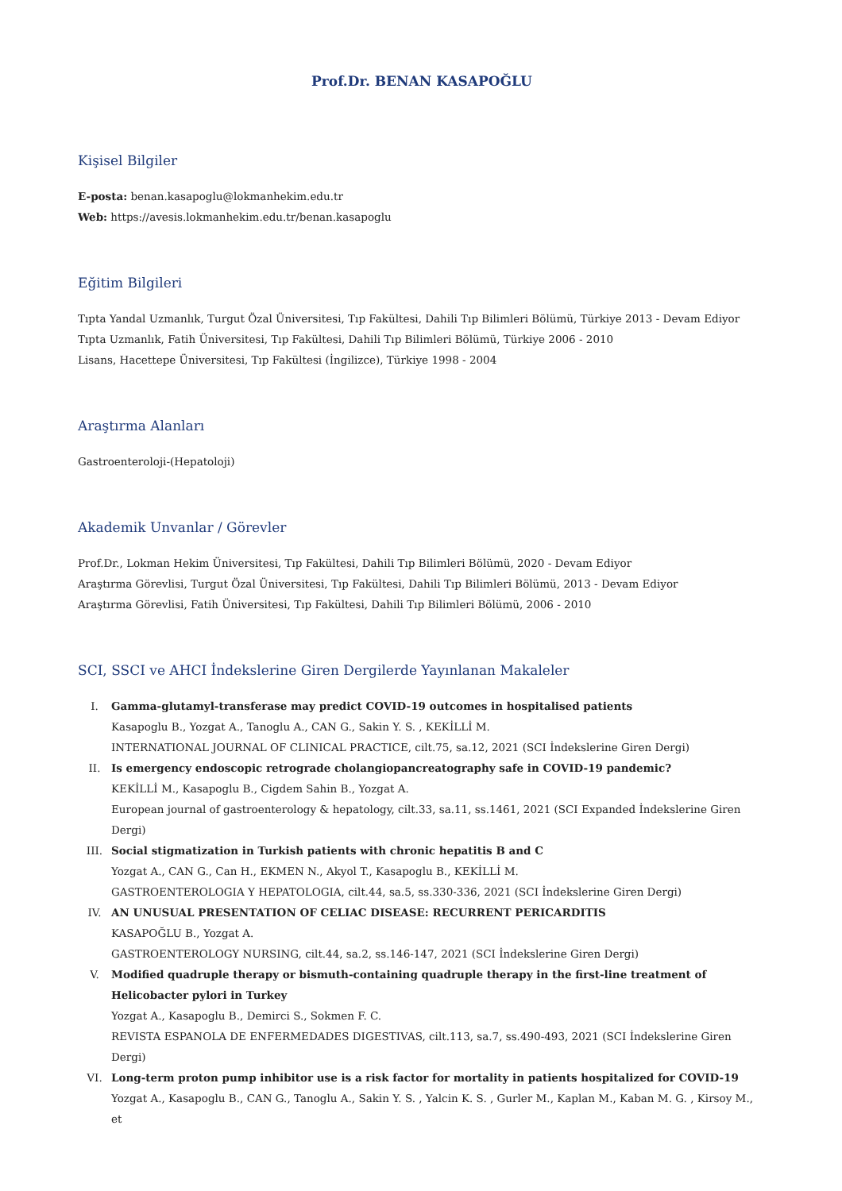Prof.Dr. BENAN KASAPOĞLU
Kişisel Bilgiler
E-posta: benan.kasapoglu@lokmanhekim.edu.tr
Web: https://avesis.lokmanhekim.edu.tr/benan.kasapoglu
Eğitim Bilgileri
Tıpta Yandal Uzmanlık, Turgut Özal Üniversitesi, Tıp Fakültesi, Dahili Tıp Bilimleri Bölümü, Türkiye 2013 - Devam Ediyor
Tıpta Uzmanlık, Fatih Üniversitesi, Tıp Fakültesi, Dahili Tıp Bilimleri Bölümü, Türkiye 2006 - 2010
Lisans, Hacettepe Üniversitesi, Tıp Fakültesi (İngilizce), Türkiye 1998 - 2004
Araştırma Alanları
Gastroenteroloji-(Hepatoloji)
Akademik Unvanlar / Görevler
Prof.Dr., Lokman Hekim Üniversitesi, Tıp Fakültesi, Dahili Tıp Bilimleri Bölümü, 2020 - Devam Ediyor
Araştırma Görevlisi, Turgut Özal Üniversitesi, Tıp Fakültesi, Dahili Tıp Bilimleri Bölümü, 2013 - Devam Ediyor
Araştırma Görevlisi, Fatih Üniversitesi, Tıp Fakültesi, Dahili Tıp Bilimleri Bölümü, 2006 - 2010
SCI, SSCI ve AHCI İndekslerine Giren Dergilerde Yayınlanan Makaleler
I. Gamma-glutamyl-transferase may predict COVID-19 outcomes in hospitalised patients
Kasapoglu B., Yozgat A., Tanoglu A., CAN G., Sakin Y. S. , KEKİLLİ M.
INTERNATIONAL JOURNAL OF CLINICAL PRACTICE, cilt.75, sa.12, 2021 (SCI İndekslerine Giren Dergi)
II. Is emergency endoscopic retrograde cholangiopancreatography safe in COVID-19 pandemic?
KEKİLLİ M., Kasapoglu B., Cigdem Sahin B., Yozgat A.
European journal of gastroenterology & hepatology, cilt.33, sa.11, ss.1461, 2021 (SCI Expanded İndekslerine Giren Dergi)
III. Social stigmatization in Turkish patients with chronic hepatitis B and C
Yozgat A., CAN G., Can H., EKMEN N., Akyol T., Kasapoglu B., KEKİLLİ M.
GASTROENTEROLOGIA Y HEPATOLOGIA, cilt.44, sa.5, ss.330-336, 2021 (SCI İndekslerine Giren Dergi)
IV. AN UNUSUAL PRESENTATION OF CELIAC DISEASE: RECURRENT PERICARDITIS
KASAPOĞLU B., Yozgat A.
GASTROENTEROLOGY NURSING, cilt.44, sa.2, ss.146-147, 2021 (SCI İndekslerine Giren Dergi)
V. Modified quadruple therapy or bismuth-containing quadruple therapy in the first-line treatment of Helicobacter pylori in Turkey
Yozgat A., Kasapoglu B., Demirci S., Sokmen F. C.
REVISTA ESPANOLA DE ENFERMEDADES DIGESTIVAS, cilt.113, sa.7, ss.490-493, 2021 (SCI İndekslerine Giren Dergi)
VI. Long-term proton pump inhibitor use is a risk factor for mortality in patients hospitalized for COVID-19
Yozgat A., Kasapoglu B., CAN G., Tanoglu A., Sakin Y. S. , Yalcin K. S. , Gurler M., Kaplan M., Kaban M. G. , Kirsoy M., et